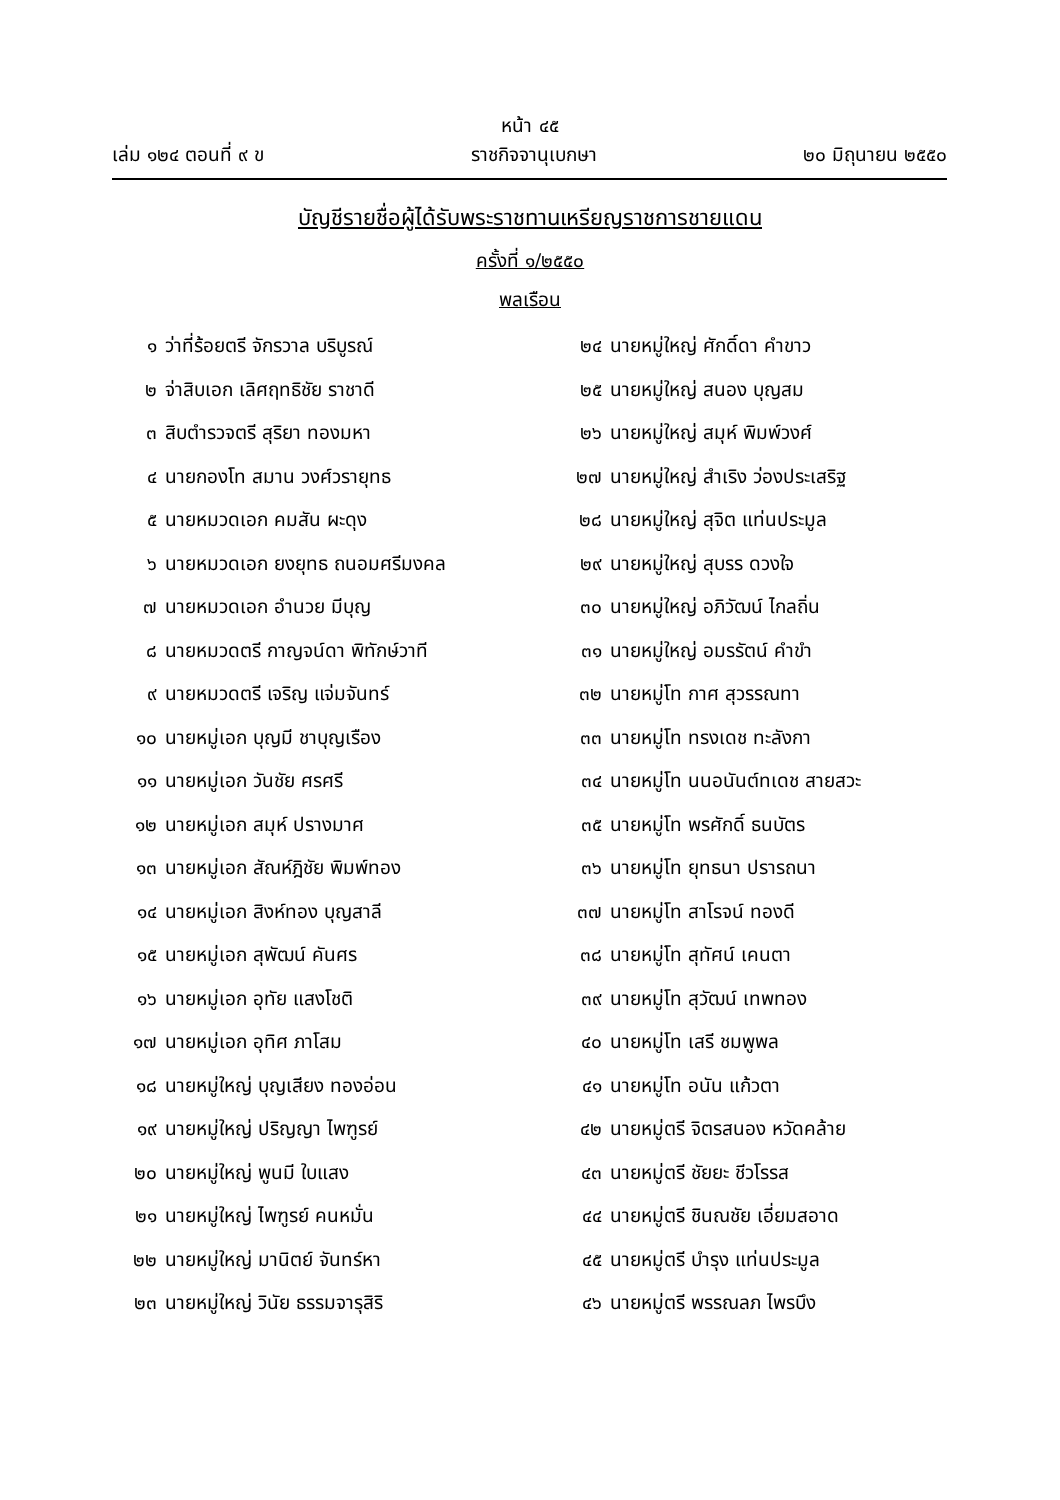หน้า ๔๕
เล่ม ๑๒๔ ตอนที่ ๙ ข ราชกิจจานุเบกษา ๒๐ มิถุนายน ๒๕๕๐
บัญชีรายชื่อผู้ได้รับพระราชทานเหรียญราชการชายแดน
ครั้งที่ ๑/๒๕๕๐
พลเรือน
๑ ว่าที่ร้อยตรี จักรวาล บริบูรณ์
๒ จ่าสิบเอก เลิศฤทธิชัย ราชาดี
๓ สิบตำรวจตรี สุริยา ทองมหา
๔ นายกองโท สมาน วงศ์วรายุทธ
๕ นายหมวดเอก คมสัน ผะดุง
๖ นายหมวดเอก ยงยุทธ ถนอมศรีมงคล
๗ นายหมวดเอก อำนวย มีบุญ
๘ นายหมวดตรี กาญจน์ดา พิทักษ์วาที
๙ นายหมวดตรี เจริญ แจ่มจันทร์
๑๐ นายหมู่เอก บุญมี ชาบุญเรือง
๑๑ นายหมู่เอก วันชัย ศรศรี
๑๒ นายหมู่เอก สมุห์ ปรางมาศ
๑๓ นายหมู่เอก สัณห์ฎิชัย พิมพ์ทอง
๑๔ นายหมู่เอก สิงห์ทอง บุญสาลี
๑๕ นายหมู่เอก สุพัฒน์ คันศร
๑๖ นายหมู่เอก อุทัย แสงโชติ
๑๗ นายหมู่เอก อุทิศ ภาโสม
๑๘ นายหมู่ใหญ่ บุญเสียง ทองอ่อน
๑๙ นายหมู่ใหญ่ ปริญญา ไพฑูรย์
๒๐ นายหมู่ใหญ่ พูนมี ใบแสง
๒๑ นายหมู่ใหญ่ ไพฑูรย์ คนหมั่น
๒๒ นายหมู่ใหญ่ มานิตย์ จันทร์หา
๒๓ นายหมู่ใหญ่ วินัย ธรรมจารุสิริ
๒๔ นายหมู่ใหญ่ ศักดิ์ดา คำขาว
๒๕ นายหมู่ใหญ่ สนอง บุญสม
๒๖ นายหมู่ใหญ่ สมุห์ พิมพ์วงศ์
๒๗ นายหมู่ใหญ่ สำเริง ว่องประเสริฐ
๒๘ นายหมู่ใหญ่ สุจิต แท่นประมูล
๒๙ นายหมู่ใหญ่ สุบรร ดวงใจ
๓๐ นายหมู่ใหญ่ อภิวัฒน์ ไกลถิ่น
๓๑ นายหมู่ใหญ่ อมรรัตน์ คำขำ
๓๒ นายหมู่โท กาศ สุวรรณทา
๓๓ นายหมู่โท ทรงเดช ทะลังกา
๓๔ นายหมู่โท นนอนันต์ทเดช สายสวะ
๓๕ นายหมู่โท พรศักดิ์ ธนบัตร
๓๖ นายหมู่โท ยุทธนา ปรารถนา
๓๗ นายหมู่โท สาโรจน์ ทองดี
๓๘ นายหมู่โท สุทัศน์ เคนตา
๓๙ นายหมู่โท สุวัฒน์ เทพทอง
๔๐ นายหมู่โท เสรี ชมพูพล
๔๑ นายหมู่โท อนัน แก้วตา
๔๒ นายหมู่ตรี จิตรสนอง หวัดคล้าย
๔๓ นายหมู่ตรี ชัยยะ ชีวโรรส
๔๔ นายหมู่ตรี ชินณชัย เอี่ยมสอาด
๔๕ นายหมู่ตรี บำรุง แท่นประมูล
๔๖ นายหมู่ตรี พรรณลภ ไพรบึง